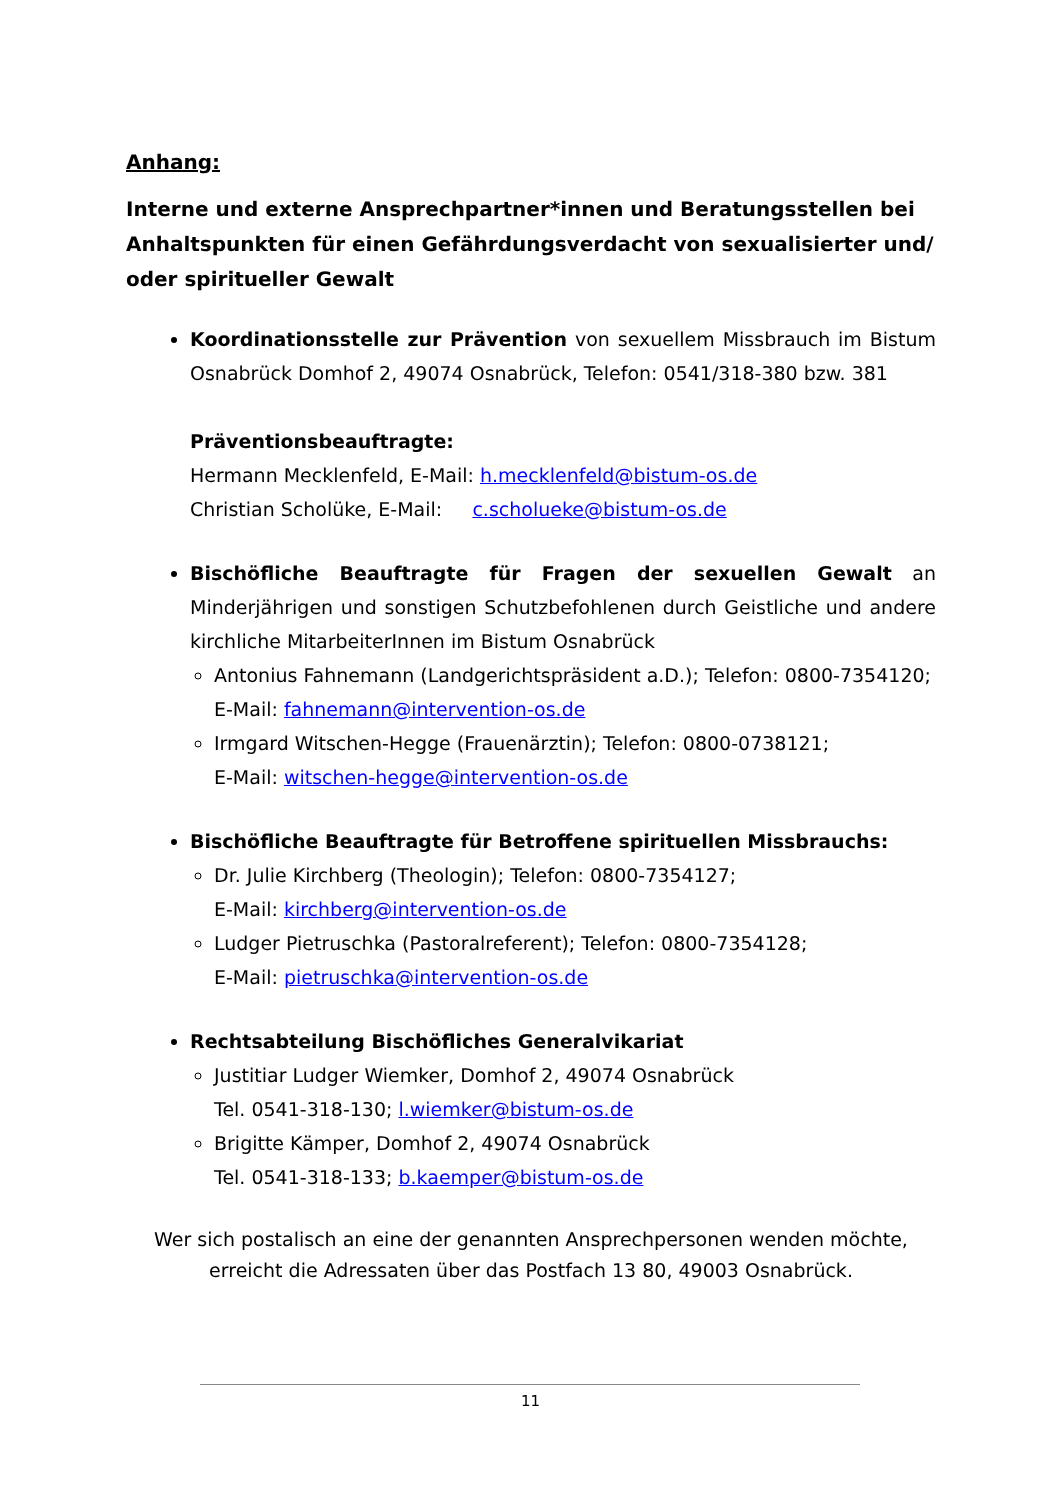Anhang:
Interne und externe Ansprechpartner*innen und Beratungsstellen bei Anhaltspunkten für einen Gefährdungsverdacht von sexualisierter und/ oder spiritueller Gewalt
Koordinationsstelle zur Prävention von sexuellem Missbrauch im Bistum Osnabrück Domhof 2, 49074 Osnabrück, Telefon: 0541/318-380 bzw. 381
Präventionsbeauftragte:
Hermann Mecklenfeld, E-Mail: h.mecklenfeld@bistum-os.de
Christian Scholüke, E-Mail: c.scholueke@bistum-os.de
Bischöfliche Beauftragte für Fragen der sexuellen Gewalt an Minderjährigen und sonstigen Schutzbefohlenen durch Geistliche und andere kirchliche MitarbeiterInnen im Bistum Osnabrück
Antonius Fahnemann (Landgerichtspräsident a.D.); Telefon: 0800-7354120; E-Mail: fahnemann@intervention-os.de
Irmgard Witschen-Hegge (Frauenärztin); Telefon: 0800-0738121;
E-Mail: witschen-hegge@intervention-os.de
Bischöfliche Beauftragte für Betroffene spirituellen Missbrauchs:
Dr. Julie Kirchberg (Theologin); Telefon: 0800-7354127;
E-Mail: kirchberg@intervention-os.de
Ludger Pietruschka (Pastoralreferent); Telefon: 0800-7354128;
E-Mail: pietruschka@intervention-os.de
Rechtsabteilung Bischöfliches Generalvikariat
Justitiar Ludger Wiemker, Domhof 2, 49074 Osnabrück
Tel. 0541-318-130; l.wiemker@bistum-os.de
Brigitte Kämper, Domhof 2, 49074 Osnabrück
Tel. 0541-318-133; b.kaemper@bistum-os.de
Wer sich postalisch an eine der genannten Ansprechpersonen wenden möchte,
erreicht die Adressaten über das Postfach 13 80, 49003 Osnabrück.
11